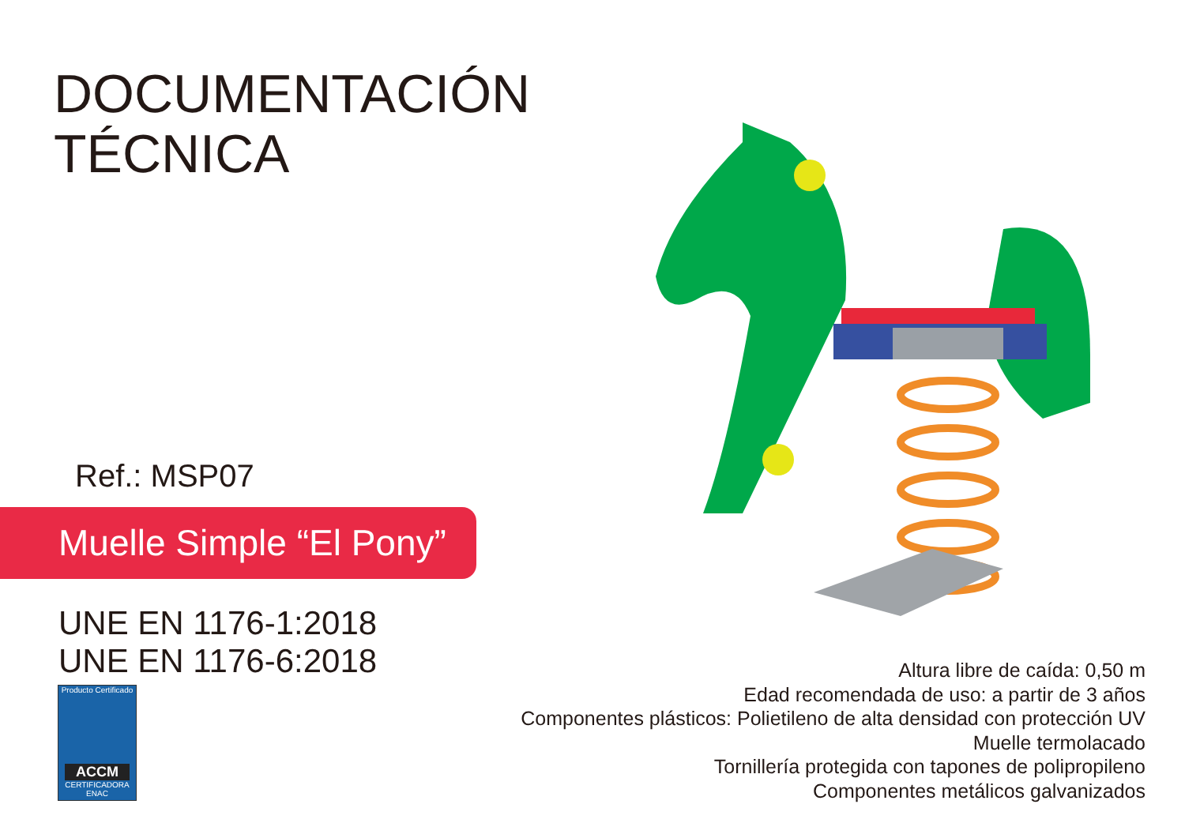DOCUMENTACIÓN
TÉCNICA
Ref.: MSP07
Muelle Simple “El Pony”
UNE EN 1176-1:2018
UNE EN 1176-6:2018
Producto Certificado
ACCM
CERTIFICADORA ENAC
Altura libre de caída: 0,50 m
Edad recomendada de uso: a partir de 3 años
Componentes plásticos: Polietileno de alta densidad con protección UV
Muelle termolacado
Tornillería protegida con tapones de polipropileno
Componentes metálicos galvanizados